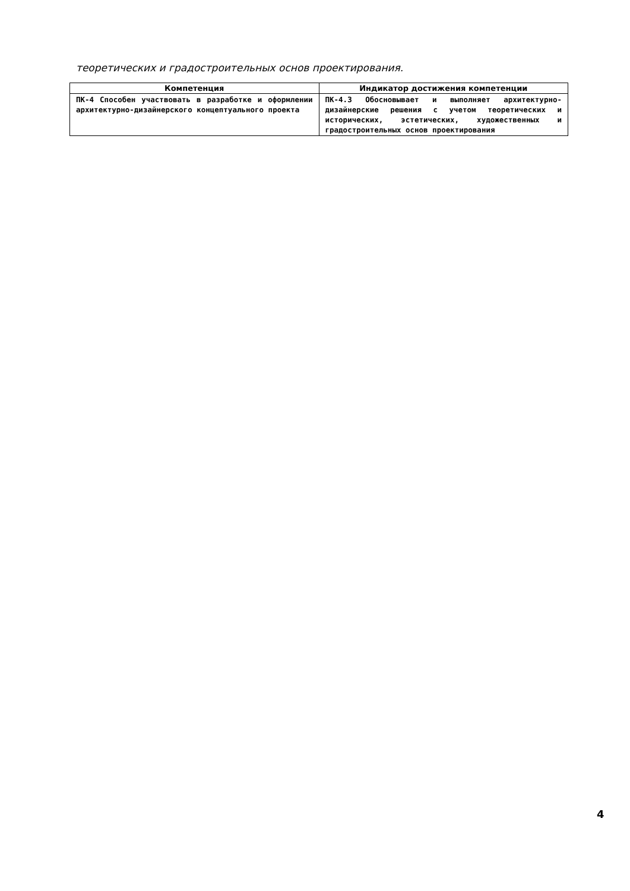теоретических и градостроительных основ проектирования.
| Компетенция | Индикатор достижения компетенции |
| --- | --- |
| ПК-4 Способен участвовать в разработке и оформлении архитектурно-дизайнерского концептуального проекта | ПК-4.3 Обосновывает и выполняет архитектурно-дизайнерские решения с учетом теоретических и исторических, эстетических, художественных и градостроительных основ проектирования |
4